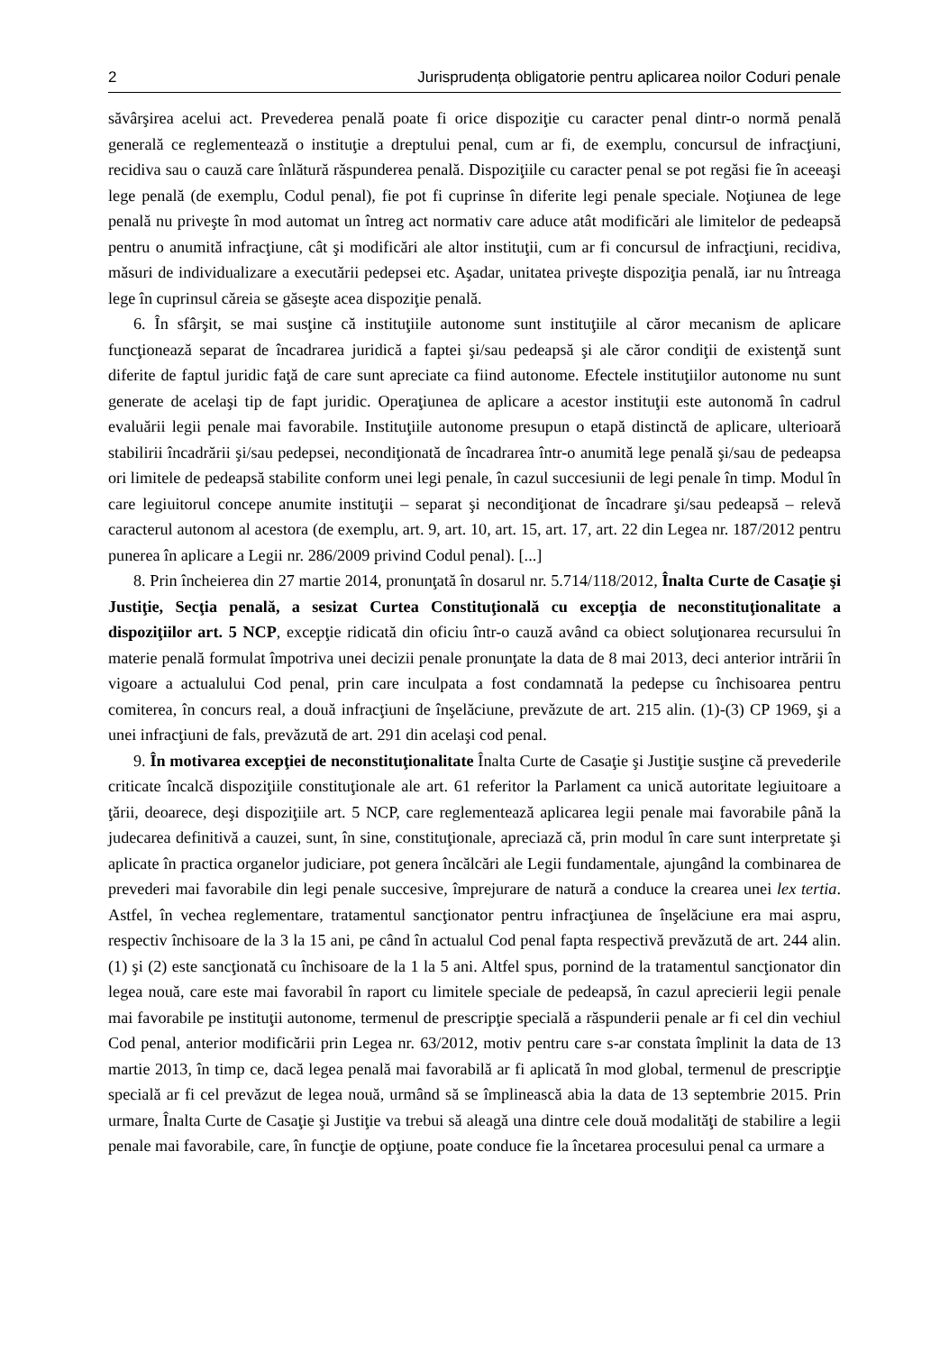2 Jurisprudența obligatorie pentru aplicarea noilor Coduri penale
săvârşirea acelui act. Prevederea penală poate fi orice dispoziţie cu caracter penal dintr-o normă penală generală ce reglementează o instituţie a dreptului penal, cum ar fi, de exemplu, concursul de infracţiuni, recidiva sau o cauză care înlătură răspunderea penală. Dispoziţiile cu caracter penal se pot regăsi fie în aceeaşi lege penală (de exemplu, Codul penal), fie pot fi cuprinse în diferite legi penale speciale. Noţiunea de lege penală nu priveşte în mod automat un întreg act normativ care aduce atât modificări ale limitelor de pedeapsă pentru o anumită infracţiune, cât şi modificări ale altor instituţii, cum ar fi concursul de infracţiuni, recidiva, măsuri de individualizare a executării pedepsei etc. Aşadar, unitatea priveşte dispoziţia penală, iar nu întreaga lege în cuprinsul căreia se găseşte acea dispoziţie penală.
6. În sfârşit, se mai susţine că instituţiile autonome sunt instituţiile al căror mecanism de aplicare funcţionează separat de încadrarea juridică a faptei şi/sau pedeapsă şi ale căror condiţii de existenţă sunt diferite de faptul juridic faţă de care sunt apreciate ca fiind autonome. Efectele instituţiilor autonome nu sunt generate de acelaşi tip de fapt juridic. Operaţiunea de aplicare a acestor instituţii este autonomă în cadrul evaluării legii penale mai favorabile. Instituţiile autonome presupun o etapă distinctă de aplicare, ulterioară stabilirii încadrării şi/sau pedepsei, necondiţionată de încadrarea într-o anumită lege penală şi/sau de pedeapsa ori limitele de pedeapsă stabilite conform unei legi penale, în cazul succesiunii de legi penale în timp. Modul în care legiuitorul concepe anumite instituţii – separat şi necondiţionat de încadrare şi/sau pedeapsă – relevă caracterul autonom al acestora (de exemplu, art. 9, art. 10, art. 15, art. 17, art. 22 din Legea nr. 187/2012 pentru punerea în aplicare a Legii nr. 286/2009 privind Codul penal). [...]
8. Prin încheierea din 27 martie 2014, pronunţată în dosarul nr. 5.714/118/2012, Înalta Curte de Casaţie şi Justiţie, Secţia penală, a sesizat Curtea Constituţională cu excepţia de neconsti­tuţionalitate a dispoziţiilor art. 5 NCP, excepţie ridicată din oficiu într-o cauză având ca obiect soluţionarea recursului în materie penală formulat împotriva unei decizii penale pronunţate la data de 8 mai 2013, deci anterior intrării în vigoare a actualului Cod penal, prin care inculpata a fost condamnată la pedepse cu închisoarea pentru comiterea, în concurs real, a două infracţiuni de înşelăciune, prevăzute de art. 215 alin. (1)-(3) CP 1969, şi a unei infracţiuni de fals, prevăzută de art. 291 din acelaşi cod penal.
9. În motivarea excepţiei de neconstituţionalitate Înalta Curte de Casaţie şi Justiţie susţine că prevederile criticate încalcă dispoziţiile constituţionale ale art. 61 referitor la Parlament ca unică autoritate legiuitoare a ţării, deoarece, deşi dispoziţiile art. 5 NCP, care reglementează aplicarea legii penale mai favorabile până la judecarea definitivă a cauzei, sunt, în sine, constituţionale, apreciază că, prin modul în care sunt interpretate şi aplicate în practica organelor judiciare, pot genera încălcări ale Legii fundamentale, ajungând la combinarea de prevederi mai favorabile din legi penale succesive, împrejurare de natură a conduce la crearea unei lex tertia. Astfel, în vechea reglementare, tratamentul sancţionator pentru infracţiunea de înşelăciune era mai aspru, respectiv închisoare de la 3 la 15 ani, pe când în actualul Cod penal fapta respectivă prevăzută de art. 244 alin. (1) şi (2) este sancţionată cu închisoare de la 1 la 5 ani. Altfel spus, pornind de la tratamentul sancţionator din legea nouă, care este mai favorabil în raport cu limitele speciale de pedeapsă, în cazul aprecierii legii penale mai favorabile pe instituţii autonome, termenul de prescripţie specială a răspunderii penale ar fi cel din vechiul Cod penal, anterior modificării prin Legea nr. 63/2012, motiv pentru care s-ar constata împlinit la data de 13 martie 2013, în timp ce, dacă legea penală mai favorabilă ar fi aplicată în mod global, termenul de prescripţie specială ar fi cel prevăzut de legea nouă, urmând să se împlinească abia la data de 13 septembrie 2015. Prin urmare, Înalta Curte de Casaţie şi Justiţie va trebui să aleagă una dintre cele două modalităţi de stabilire a legii penale mai favorabile, care, în funcţie de opţiune, poate conduce fie la încetarea procesului penal ca urmare a